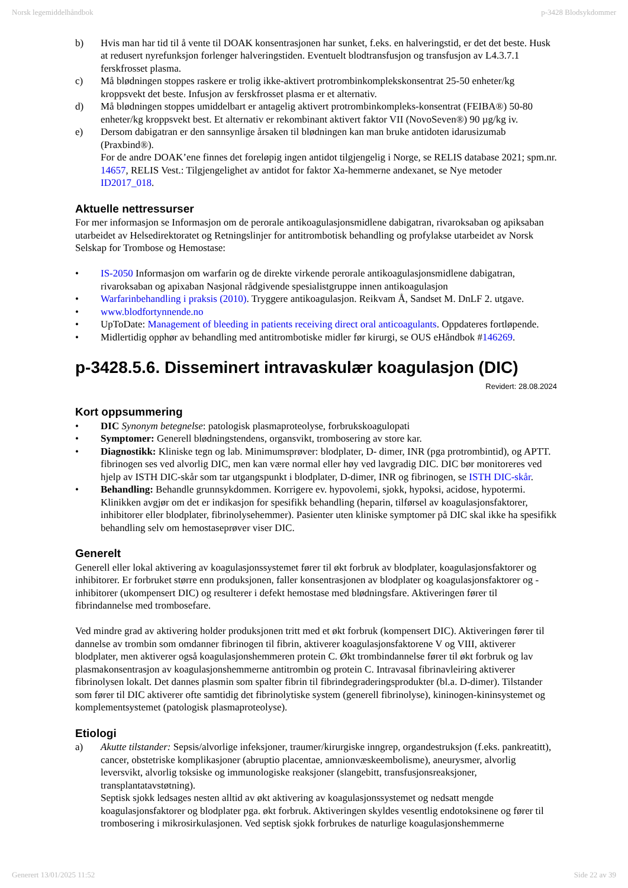Norsk legemiddelhåndbok p-3428 Blodsykdommer
b) Hvis man har tid til å vente til DOAK konsentrasjonen har sunket, f.eks. en halveringstid, er det det beste. Husk at redusert nyrefunksjon forlenger halveringstiden. Eventuelt blodtransfusjon og transfusjon av L4.3.7.1 ferskfrosset plasma.
c) Må blødningen stoppes raskere er trolig ikke-aktivert protrombinkomplekskonsentrat 25-50 enheter/kg kroppsvekt det beste. Infusjon av ferskfrosset plasma er et alternativ.
d) Må blødningen stoppes umiddelbart er antagelig aktivert protrombinkompleks-konsentrat (FEIBA®) 50-80 enheter/kg kroppsvekt best. Et alternativ er rekombinant aktivert faktor VII (NovoSeven®) 90 µg/kg iv.
e) Dersom dabigatran er den sannsynlige årsaken til blødningen kan man bruke antidoten idarusizumab (Praxbind®).
For de andre DOAK’ene finnes det foreløpig ingen antidot tilgjengelig i Norge, se RELIS database 2021; spm.nr. 14657, RELIS Vest.: Tilgjengelighet av antidot for faktor Xa-hemmerne andexanet, se Nye metoder ID2017_018.
Aktuelle nettressurser
For mer informasjon se Informasjon om de perorale antikoagulasjonsmidlene dabigatran, rivaroksaban og apiksaban utarbeidet av Helsedirektoratet og Retningslinjer for antitrombotisk behandling og profylakse utarbeidet av Norsk Selskap for Trombose og Hemostase:
• IS-2050 Informasjon om warfarin og de direkte virkende perorale antikoagulasjonsmidlene dabigatran, rivaroksaban og apixaban Nasjonal rådgivende spesialistgruppe innen antikoagulasjon
• Warfarinbehandling i praksis (2010). Tryggere antikoagulasjon. Reikvam Å, Sandset M. DnLF 2. utgave.
• www.blodfortynnende.no
• UpToDate: Management of bleeding in patients receiving direct oral anticoagulants. Oppdateres fortløpende.
• Midlertidig opphør av behandling med antitrombotiske midler før kirurgi, se OUS eHåndbok #146269.
p-3428.5.6. Disseminert intravaskulær koagulasjon (DIC)
Revidert: 28.08.2024
Kort oppsummering
• DIC Synonym betegnelse: patologisk plasmaproteolyse, forbrukskoagulopati
• Symptomer: Generell blødningstendens, organsvikt, trombosering av store kar.
• Diagnostikk: Kliniske tegn og lab. Minimumsprøver: blodplater, D- dimer, INR (pga protrombintid), og APTT. fibrinogen ses ved alvorlig DIC, men kan være normal eller høy ved lavgradig DIC. DIC bør monitoreres ved hjelp av ISTH DIC-skår som tar utgangspunkt i blodplater, D-dimer, INR og fibrinogen, se ISTH DIC-skår.
• Behandling: Behandle grunnsykdommen. Korrigere ev. hypovolemi, sjokk, hypoksi, acidose, hypotermi. Klinikken avgjør om det er indikasjon for spesifikk behandling (heparin, tilførsel av koagulasjonsfaktorer, inhibitorer eller blodplater, fibrinolysehemmer). Pasienter uten kliniske symptomer på DIC skal ikke ha spesifikk behandling selv om hemostaseprøver viser DIC.
Generelt
Generell eller lokal aktivering av koagulasjonssystemet fører til økt forbruk av blodplater, koagulasjonsfaktorer og inhibitorer. Er forbruket større enn produksjonen, faller konsentrasjonen av blodplater og koagulasjonsfaktorer og -inhibitorer (ukompensert DIC) og resulterer i defekt hemostase med blødningsfare. Aktiveringen fører til fibrindannelse med trombosefare.
Ved mindre grad av aktivering holder produksjonen tritt med et økt forbruk (kompensert DIC). Aktiveringen fører til dannelse av trombin som omdanner fibrinogen til fibrin, aktiverer koagulasjonsfaktorene V og VIII, aktiverer blodplater, men aktiverer også koagulasjonshemmeren protein C. Økt trombindannelse fører til økt forbruk og lav plasmakonsentrasjon av koagulasjonshemmerne antitrombin og protein C. Intravasal fibrinavleiring aktiverer fibrinolysen lokalt. Det dannes plasmin som spalter fibrin til fibrindegraderingsprodukter (bl.a. D-dimer). Tilstander som fører til DIC aktiverer ofte samtidig det fibrinolytiske system (generell fibrinolyse), kininogen-kininsystemet og komplementsystemet (patologisk plasmaproteolyse).
Etiologi
a) Akutte tilstander: Sepsis/alvorlige infeksjoner, traumer/kirurgiske inngrep, organdestruksjon (f.eks. pankreatitt), cancer, obstetriske komplikasjoner (abruptio placentae, amnionvæskeembolisme), aneurysmer, alvorlig leversvikt, alvorlig toksiske og immunologiske reaksjoner (slangebitt, transfusjonsreaksjoner, transplantatavstøtning).
Septisk sjokk ledsages nesten alltid av økt aktivering av koagulasjonssystemet og nedsatt mengde koagulasjonsfaktorer og blodplater pga. økt forbruk. Aktiveringen skyldes vesentlig endotoksinene og fører til trombosering i mikrosirkulasjonen. Ved septisk sjokk forbrukes de naturlige koagulasjonshemmerne
Generert 13/01/2025 11:52 Side 22 av 39